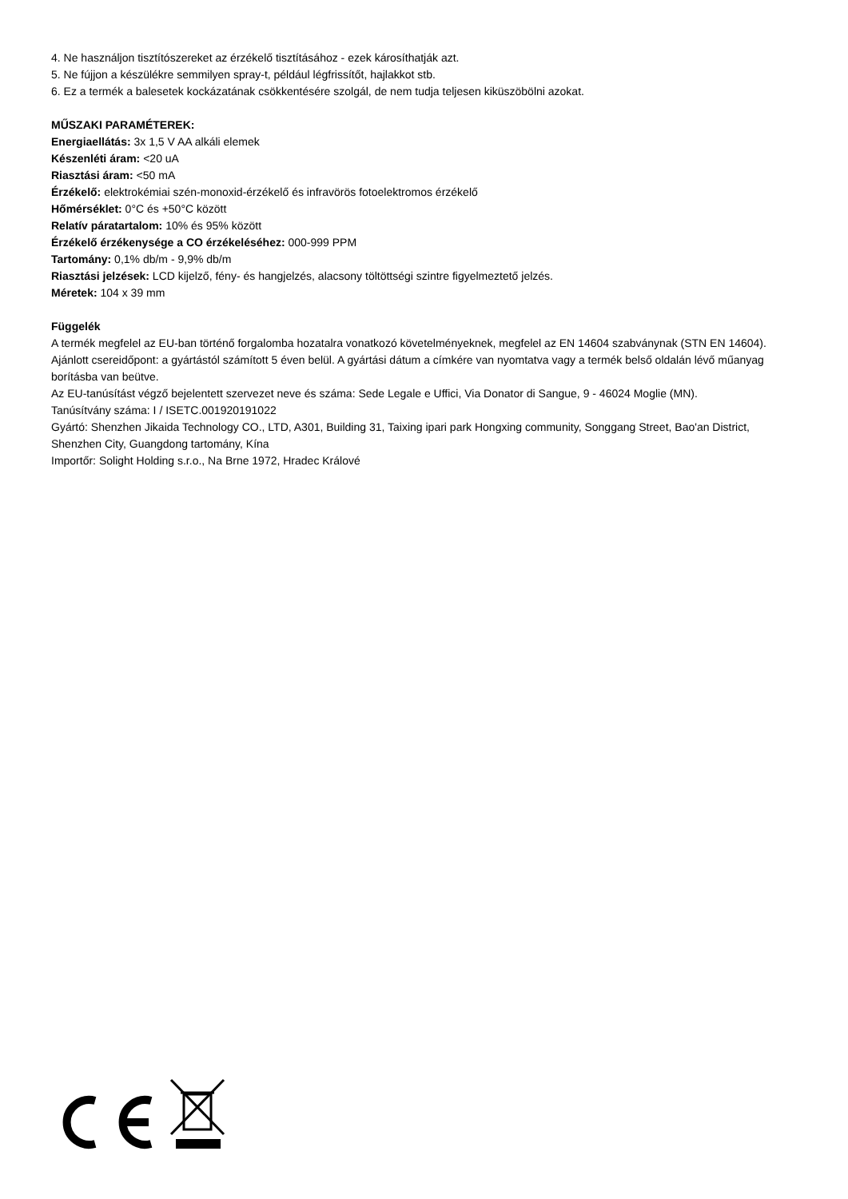4. Ne használjon tisztítószereket az érzékelő tisztításához - ezek károsíthatják azt.
5. Ne fújjon a készülékre semmilyen spray-t, például légfrissítőt, hajlakkot stb.
6. Ez a termék a balesetek kockázatának csökkentésére szolgál, de nem tudja teljesen kiküszöbölni azokat.
MŰSZAKI PARAMÉTEREK:
Energiaellátás: 3x 1,5 V AA alkáli elemek
Készenléti áram: <20 uA
Riasztási áram: <50 mA
Érzékelő: elektrokémiai szén-monoxid-érzékelő és infravörös fotoelektromos érzékelő
Hőmérséklet: 0°C és +50°C között
Relatív páratartalom: 10% és 95% között
Érzékelő érzékenysége a CO érzékeléséhez: 000-999 PPM
Tartomány: 0,1% db/m - 9,9% db/m
Riasztási jelzések: LCD kijelző, fény- és hangjelzés, alacsony töltöttségi szintre figyelmeztető jelzés.
Méretek: 104 x 39 mm
Függelék
A termék megfelel az EU-ban történő forgalomba hozatalra vonatkozó követelményeknek, megfelel az EN 14604 szabványnak (STN EN 14604).
Ajánlott csereidőpont: a gyártástól számított 5 éven belül. A gyártási dátum a címkére van nyomtatva vagy a termék belső oldalán lévő műanyag borításba van beütve.
Az EU-tanúsítást végző bejelentett szervezet neve és száma: Sede Legale e Uffici, Via Donator di Sangue, 9 - 46024 Moglie (MN).
Tanúsítvány száma: I / ISETC.001920191022
Gyártó: Shenzhen Jikaida Technology CO., LTD, A301, Building 31, Taixing ipari park Hongxing community, Songgang Street, Bao'an District, Shenzhen City, Guangdong tartomány, Kína
Importőr: Solight Holding s.r.o., Na Brne 1972, Hradec Králové